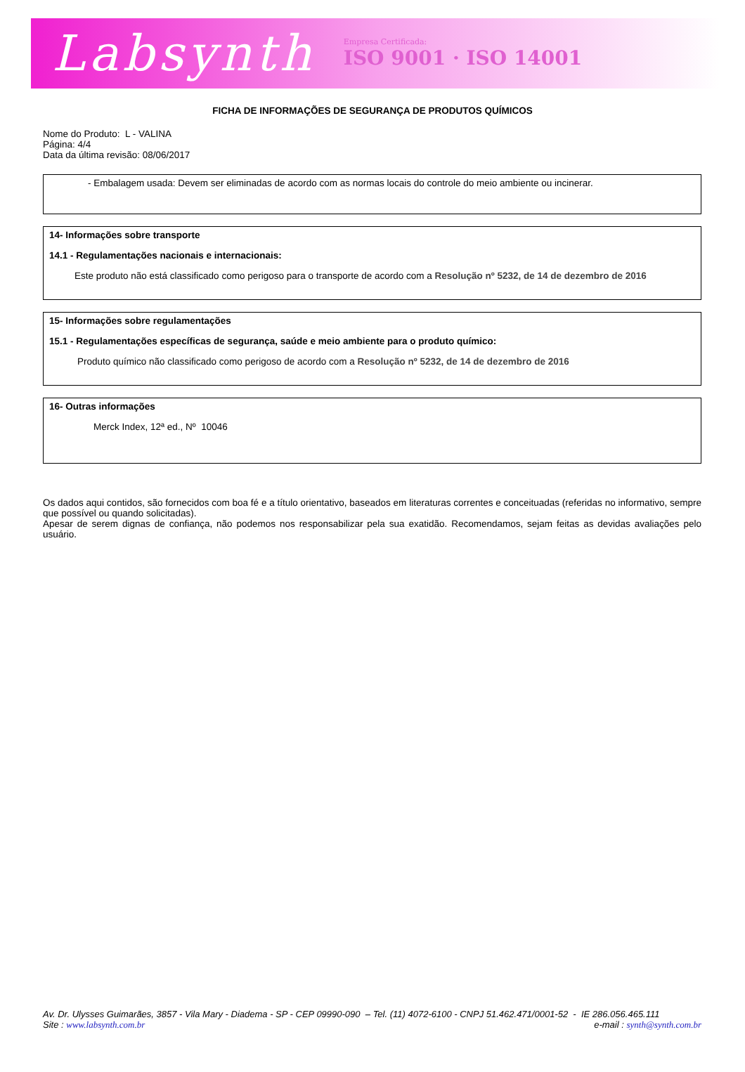Labsynth Empresa Certificada:
ISO 9001 · ISO 14001
FICHA DE INFORMAÇÕES DE SEGURANÇA DE PRODUTOS QUÍMICOS
Nome do Produto: L - VALINA
Página: 4/4
Data da última revisão: 08/06/2017
- Embalagem usada: Devem ser eliminadas de acordo com as normas locais do controle do meio ambiente ou incinerar.
14- Informações sobre transporte
14.1 - Regulamentações nacionais e internacionais:
Este produto não está classificado como perigoso para o transporte de acordo com a Resolução nº 5232, de 14 de dezembro de 2016
15- Informações sobre regulamentações
15.1 - Regulamentações específicas de segurança, saúde e meio ambiente para o produto químico:
Produto químico não classificado como perigoso de acordo com a Resolução nº 5232, de 14 de dezembro de 2016
16- Outras informações
Merck Index, 12ª ed., Nº 10046
Os dados aqui contidos, são fornecidos com boa fé e a título orientativo, baseados em literaturas correntes e conceituadas (referidas no informativo, sempre que possível ou quando solicitadas).
Apesar de serem dignas de confiança, não podemos nos responsabilizar pela sua exatidão. Recomendamos, sejam feitas as devidas avaliações pelo usuário.
Av. Dr. Ulysses Guimarães, 3857 - Vila Mary - Diadema - SP - CEP 09990-090 – Tel. (11) 4072-6100 - CNPJ 51.462.471/0001-52 - IE 286.056.465.111
Site : www.labsynth.com.br e-mail : synth@synth.com.br